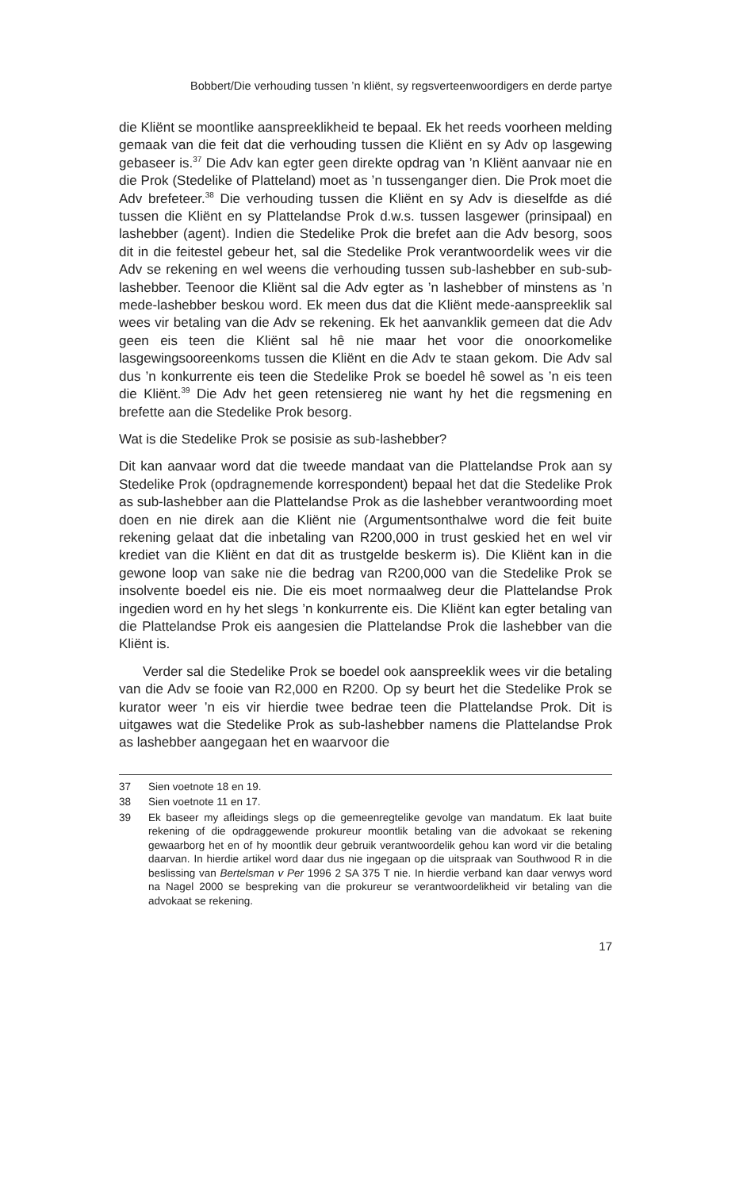Bobbert/Die verhouding tussen ’n kliënt, sy regsverteenwoordigers en derde partye
die Kliënt se moontlike aanspreeklikheid te bepaal. Ek het reeds voorheen melding gemaak van die feit dat die verhouding tussen die Kliënt en sy Adv op lasgewing gebaseer is.<sup>37</sup> Die Adv kan egter geen direkte opdrag van ’n Kliënt aanvaar nie en die Prok (Stedelike of Platteland) moet as ’n tussenganger dien. Die Prok moet die Adv brefeteer.<sup>38</sup> Die verhouding tussen die Kliënt en sy Adv is dieselfde as dié tussen die Kliënt en sy Plattelandse Prok d.w.s. tussen lasgewer (prinsipaal) en lashebber (agent). Indien die Stedelike Prok die brefet aan die Adv besorg, soos dit in die feitestel gebeur het, sal die Stedelike Prok verantwoordelik wees vir die Adv se rekening en wel weens die verhouding tussen sub-lashebber en sub-sub-lashebber. Teenoor die Kliënt sal die Adv egter as ’n lashebber of minstens as ’n mede-lashebber beskou word. Ek meen dus dat die Kliënt mede-aanspreeklik sal wees vir betaling van die Adv se rekening. Ek het aanvanklik gemeen dat die Adv geen eis teen die Kliënt sal hê nie maar het voor die onoorkomelike lasgewingsooreenkoms tussen die Kliënt en die Adv te staan gekom. Die Adv sal dus ’n konkurrente eis teen die Stedelike Prok se boedel hê sowel as ’n eis teen die Kliënt.<sup>39</sup> Die Adv het geen retensiereg nie want hy het die regsmening en brefette aan die Stedelike Prok besorg.
Wat is die Stedelike Prok se posisie as sub-lashebber?
Dit kan aanvaar word dat die tweede mandaat van die Plattelandse Prok aan sy Stedelike Prok (opdragnemende korrespondent) bepaal het dat die Stedelike Prok as sub-lashebber aan die Plattelandse Prok as die lashebber verantwoording moet doen en nie direk aan die Kliënt nie (Argumentsonthalwe word die feit buite rekening gelaat dat die inbetaling van R200,000 in trust geskied het en wel vir krediet van die Kliënt en dat dit as trustgelde beskerm is). Die Kliënt kan in die gewone loop van sake nie die bedrag van R200,000 van die Stedelike Prok se insolvente boedel eis nie. Die eis moet normaalweg deur die Plattelandse Prok ingedien word en hy het slegs ’n konkurrente eis. Die Kliënt kan egter betaling van die Plattelandse Prok eis aangesien die Plattelandse Prok die lashebber van die Kliënt is.
Verder sal die Stedelike Prok se boedel ook aanspreeklik wees vir die betaling van die Adv se fooie van R2,000 en R200. Op sy beurt het die Stedelike Prok se kurator weer ’n eis vir hierdie twee bedrae teen die Plattelandse Prok. Dit is uitgawes wat die Stedelike Prok as sub-lashebber namens die Plattelandse Prok as lashebber aangegaan het en waarvoor die
37 Sien voetnote 18 en 19.
38 Sien voetnote 11 en 17.
39 Ek baseer my afleidings slegs op die gemeenregtelike gevolge van mandatum. Ek laat buite rekening of die opdraggewende prokureur moontlik betaling van die advokaat se rekening gewaarborg het en of hy moontlik deur gebruik verantwoordelik gehou kan word vir die betaling daarvan. In hierdie artikel word daar dus nie ingegaan op die uitspraak van Southwood R in die beslissing van Bertelsman v Per 1996 2 SA 375 T nie. In hierdie verband kan daar verwys word na Nagel 2000 se bespreking van die prokureur se verantwoordelikheid vir betaling van die advokaat se rekening.
17